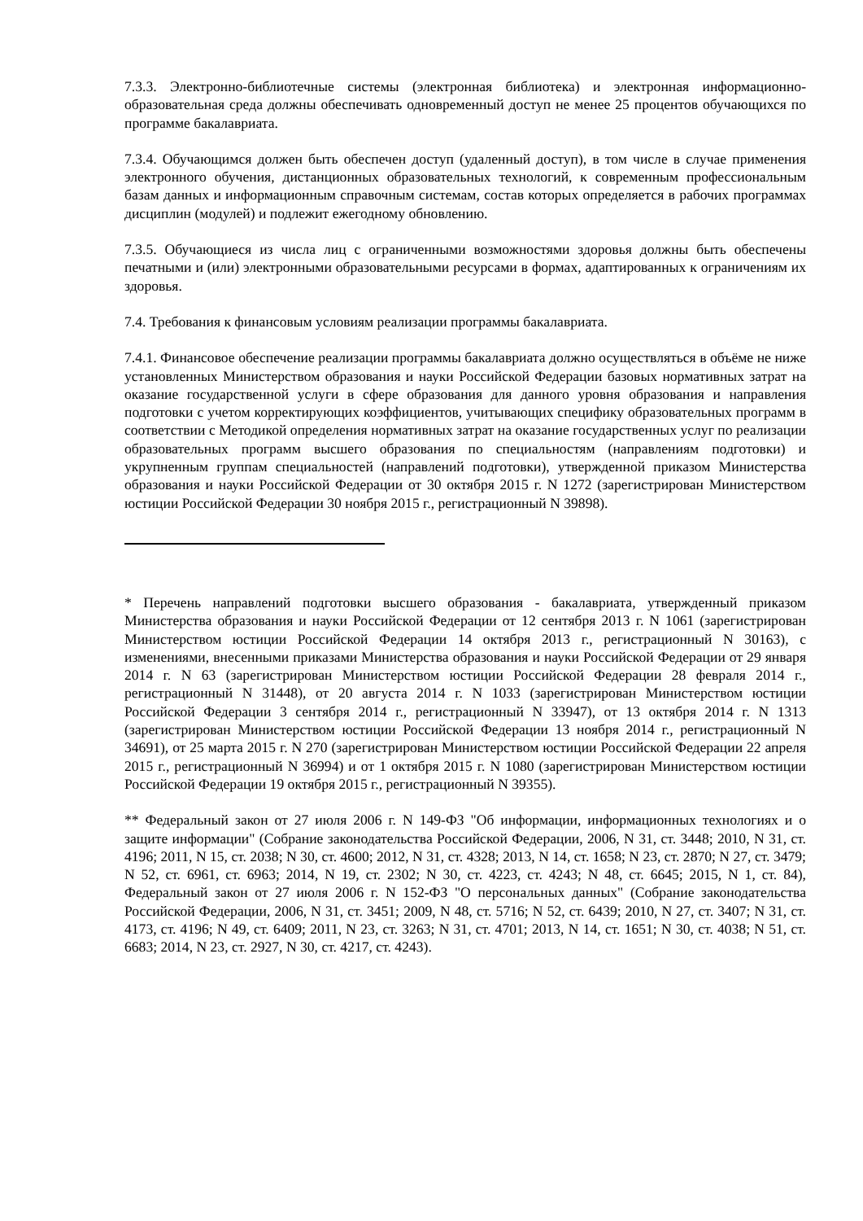7.3.3. Электронно-библиотечные системы (электронная библиотека) и электронная информационно-образовательная среда должны обеспечивать одновременный доступ не менее 25 процентов обучающихся по программе бакалавриата.
7.3.4. Обучающимся должен быть обеспечен доступ (удаленный доступ), в том числе в случае применения электронного обучения, дистанционных образовательных технологий, к современным профессиональным базам данных и информационным справочным системам, состав которых определяется в рабочих программах дисциплин (модулей) и подлежит ежегодному обновлению.
7.3.5. Обучающиеся из числа лиц с ограниченными возможностями здоровья должны быть обеспечены печатными и (или) электронными образовательными ресурсами в формах, адаптированных к ограничениям их здоровья.
7.4. Требования к финансовым условиям реализации программы бакалавриата.
7.4.1. Финансовое обеспечение реализации программы бакалавриата должно осуществляться в объёме не ниже установленных Министерством образования и науки Российской Федерации базовых нормативных затрат на оказание государственной услуги в сфере образования для данного уровня образования и направления подготовки с учетом корректирующих коэффициентов, учитывающих специфику образовательных программ в соответствии с Методикой определения нормативных затрат на оказание государственных услуг по реализации образовательных программ высшего образования по специальностям (направлениям подготовки) и укрупненным группам специальностей (направлений подготовки), утвержденной приказом Министерства образования и науки Российской Федерации от 30 октября 2015 г. N 1272 (зарегистрирован Министерством юстиции Российской Федерации 30 ноября 2015 г., регистрационный N 39898).
* Перечень направлений подготовки высшего образования - бакалавриата, утвержденный приказом Министерства образования и науки Российской Федерации от 12 сентября 2013 г. N 1061 (зарегистрирован Министерством юстиции Российской Федерации 14 октября 2013 г., регистрационный N 30163), с изменениями, внесенными приказами Министерства образования и науки Российской Федерации от 29 января 2014 г. N 63 (зарегистрирован Министерством юстиции Российской Федерации 28 февраля 2014 г., регистрационный N 31448), от 20 августа 2014 г. N 1033 (зарегистрирован Министерством юстиции Российской Федерации 3 сентября 2014 г., регистрационный N 33947), от 13 октября 2014 г. N 1313 (зарегистрирован Министерством юстиции Российской Федерации 13 ноября 2014 г., регистрационный N 34691), от 25 марта 2015 г. N 270 (зарегистрирован Министерством юстиции Российской Федерации 22 апреля 2015 г., регистрационный N 36994) и от 1 октября 2015 г. N 1080 (зарегистрирован Министерством юстиции Российской Федерации 19 октября 2015 г., регистрационный N 39355).
** Федеральный закон от 27 июля 2006 г. N 149-ФЗ "Об информации, информационных технологиях и о защите информации" (Собрание законодательства Российской Федерации, 2006, N 31, ст. 3448; 2010, N 31, ст. 4196; 2011, N 15, ст. 2038; N 30, ст. 4600; 2012, N 31, ст. 4328; 2013, N 14, ст. 1658; N 23, ст. 2870; N 27, ст. 3479; N 52, ст. 6961, ст. 6963; 2014, N 19, ст. 2302; N 30, ст. 4223, ст. 4243; N 48, ст. 6645; 2015, N 1, ст. 84), Федеральный закон от 27 июля 2006 г. N 152-ФЗ "О персональных данных" (Собрание законодательства Российской Федерации, 2006, N 31, ст. 3451; 2009, N 48, ст. 5716; N 52, ст. 6439; 2010, N 27, ст. 3407; N 31, ст. 4173, ст. 4196; N 49, ст. 6409; 2011, N 23, ст. 3263; N 31, ст. 4701; 2013, N 14, ст. 1651; N 30, ст. 4038; N 51, ст. 6683; 2014, N 23, ст. 2927, N 30, ст. 4217, ст. 4243).